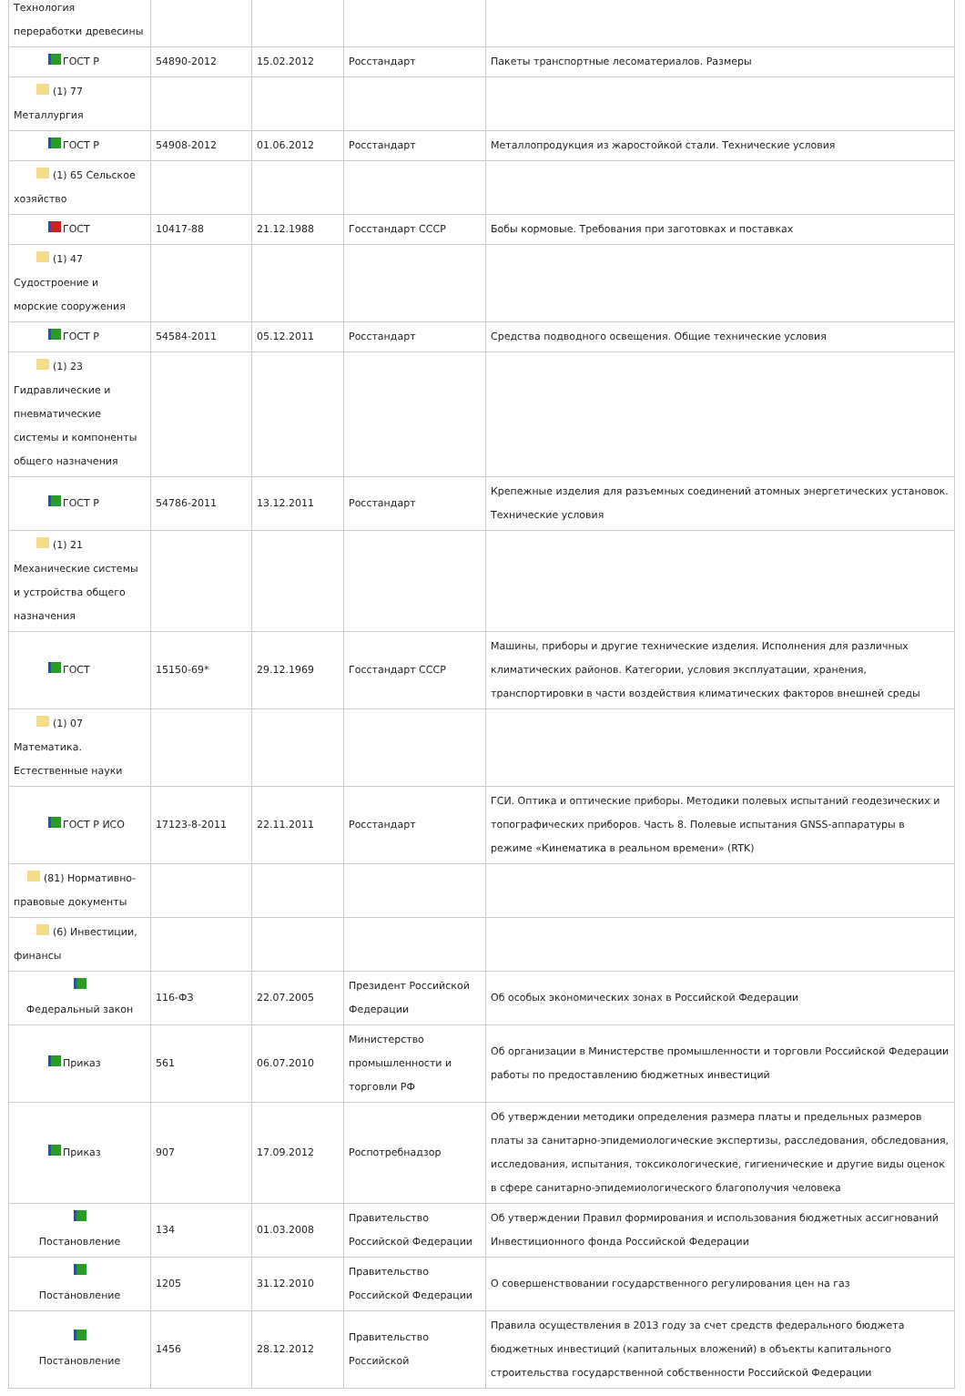| Технология переработки древесины | | | | |
| ГОСТ Р | 54890-2012 | 15.02.2012 | Росстандарт | Пакеты транспортные лесоматериалов. Размеры |
| (1) 77 Металлургия | | | | |
| ГОСТ Р | 54908-2012 | 01.06.2012 | Росстандарт | Металлопродукция из жаростойкой стали. Технические условия |
| (1) 65 Сельское хозяйство | | | | |
| ГОСТ | 10417-88 | 21.12.1988 | Госстандарт СССР | Бобы кормовые. Требования при заготовках и поставках |
| (1) 47 Судостроение и морские сооружения | | | | |
| ГОСТ Р | 54584-2011 | 05.12.2011 | Росстандарт | Средства подводного освещения. Общие технические условия |
| (1) 23 Гидравлические и пневматические системы и компоненты общего назначения | | | | |
| ГОСТ Р | 54786-2011 | 13.12.2011 | Росстандарт | Крепежные изделия для разъемных соединений атомных энергетических установок. Технические условия |
| (1) 21 Механические системы и устройства общего назначения | | | | |
| ГОСТ | 15150-69* | 29.12.1969 | Госстандарт СССР | Машины, приборы и другие технические изделия. Исполнения для различных климатических районов. Категории, условия эксплуатации, хранения, транспортировки в части воздействия климатических факторов внешней среды |
| (1) 07 Математика. Естественные науки | | | | |
| ГОСТ Р ИСО | 17123-8-2011 | 22.11.2011 | Росстандарт | ГСИ. Оптика и оптические приборы. Методики полевых испытаний геодезических и топографических приборов. Часть 8. Полевые испытания GNSS-аппаратуры в режиме «Кинематика в реальном времени» (RTK) |
| (81) Нормативно-правовые документы | | | | |
| (6) Инвестиции, финансы | | | | |
| Федеральный закон | 116-ФЗ | 22.07.2005 | Президент Российской Федерации | Об особых экономических зонах в Российской Федерации |
| Приказ | 561 | 06.07.2010 | Министерство промышленности и торговли РФ | Об организации в Министерстве промышленности и торговли Российской Федерации работы по предоставлению бюджетных инвестиций |
| Приказ | 907 | 17.09.2012 | Роспотребнадзор | Об утверждении методики определения размера платы и предельных размеров платы за санитарно-эпидемиологические экспертизы, расследования, обследования, исследования, испытания, токсикологические, гигиенические и другие виды оценок в сфере санитарно-эпидемиологического благополучия человека |
| Постановление | 134 | 01.03.2008 | Правительство Российской Федерации | Об утверждении Правил формирования и использования бюджетных ассигнований Инвестиционного фонда Российской Федерации |
| Постановление | 1205 | 31.12.2010 | Правительство Российской Федерации | О совершенствовании государственного регулирования цен на газ |
| Постановление | 1456 | 28.12.2012 | Правительство Российской | Правила осуществления в 2013 году за счет средств федерального бюджета бюджетных инвестиций (капитальных вложений) в объекты капитального строительства государственной собственности Российской Федерации |